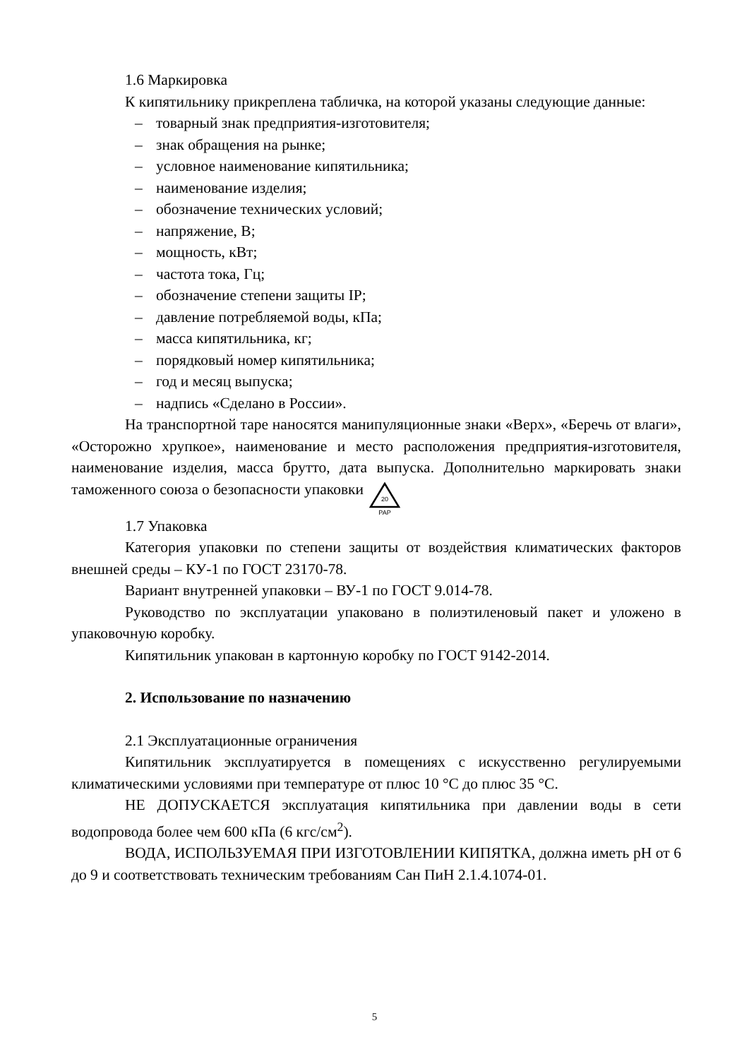1.6 Маркировка
К кипятильнику прикреплена табличка, на которой указаны следующие данные:
– товарный знак предприятия-изготовителя;
– знак обращения на рынке;
– условное наименование кипятильника;
– наименование изделия;
– обозначение технических условий;
– напряжение, В;
– мощность, кВт;
– частота тока, Гц;
– обозначение степени защиты IP;
– давление потребляемой воды, кПа;
– масса кипятильника, кг;
– порядковый номер кипятильника;
– год и месяц выпуска;
– надпись «Сделано в России».
На транспортной таре наносятся манипуляционные знаки «Верх», «Беречь от влаги», «Осторожно хрупкое», наименование и место расположения предприятия-изготовителя, наименование изделия, масса брутто, дата выпуска. Дополнительно маркировать знаки таможенного союза о безопасности упаковки
20
PAP
1.7 Упаковка
Категория упаковки по степени защиты от воздействия климатических факторов внешней среды – КУ-1 по ГОСТ 23170-78.
Вариант внутренней упаковки – ВУ-1 по ГОСТ 9.014-78.
Руководство по эксплуатации упаковано в полиэтиленовый пакет и уложено в упаковочную коробку.
Кипятильник упакован в картонную коробку по ГОСТ 9142-2014.
2. Использование по назначению
2.1 Эксплуатационные ограничения
Кипятильник эксплуатируется в помещениях с искусственно регулируемыми климатическими условиями при температуре от плюс 10 °С до плюс 35 °С.
НЕ ДОПУСКАЕТСЯ эксплуатация кипятильника при давлении воды в сети водопровода более чем 600 кПа (6 кгс/см<sup>2</sup>).
ВОДА, ИСПОЛЬЗУЕМАЯ ПРИ ИЗГОТОВЛЕНИИ КИПЯТКА, должна иметь pH от 6 до 9 и соответствовать техническим требованиям Сан ПиН 2.1.4.1074-01.
5